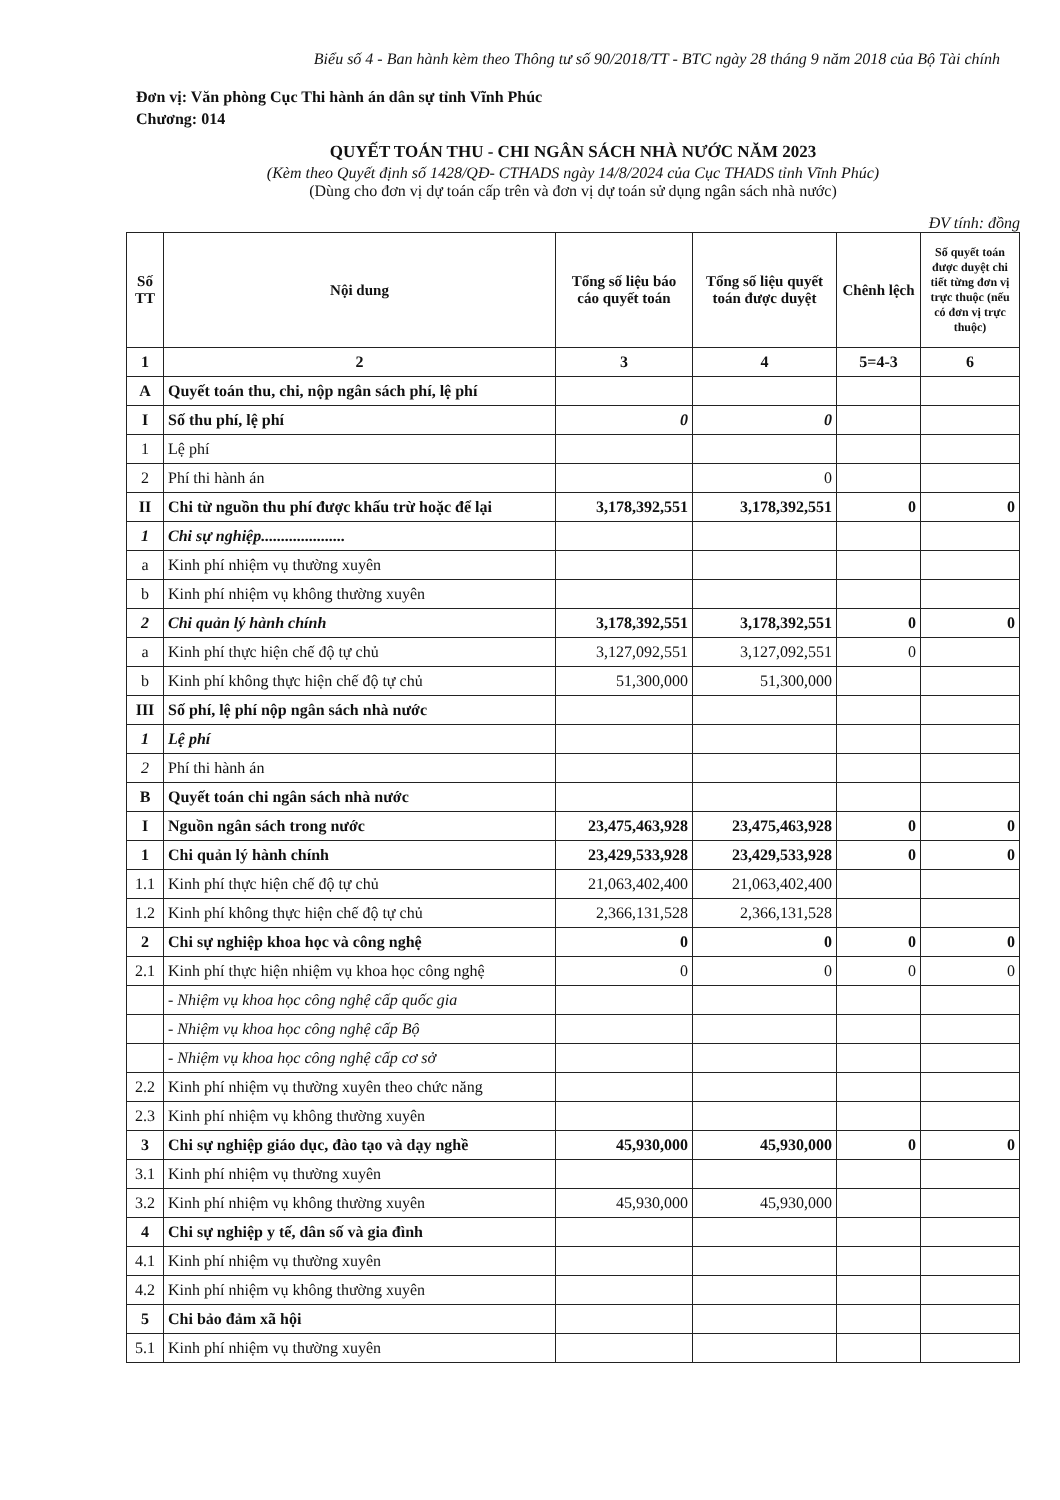Biểu số 4 - Ban hành kèm theo Thông tư số 90/2018/TT - BTC ngày 28 tháng 9 năm 2018 của Bộ Tài chính
Đơn vị: Văn phòng Cục Thi hành án dân sự tỉnh Vĩnh Phúc
Chương: 014
QUYẾT TOÁN THU - CHI NGÂN SÁCH NHÀ NƯỚC NĂM 2023
(Kèm theo Quyết định số 1428/QĐ- CTHADS ngày 14/8/2024 của Cục THADS tỉnh Vĩnh Phúc)
(Dùng cho đơn vị dự toán cấp trên và đơn vị dự toán sử dụng ngân sách nhà nước)
ĐV tính: đồng
| Số TT | Nội dung | Tổng số liệu báo cáo quyết toán | Tổng số liệu quyết toán được duyệt | Chênh lệch | Số quyết toán được duyệt chi tiết từng đơn vị trực thuộc (nếu có đơn vị trực thuộc) |
| --- | --- | --- | --- | --- | --- |
| 1 | 2 | 3 | 4 | 5=4-3 | 6 |
| A | Quyết toán thu, chi, nộp ngân sách phí, lệ phí | | | | |
| I | Số thu phí, lệ phí | 0 | 0 | | |
| 1 | Lệ phí | | | | |
| 2 | Phí thi hành án | | 0 | | |
| II | Chi từ nguồn thu phí được khấu trừ hoặc để lại | 3,178,392,551 | 3,178,392,551 | 0 | 0 |
| 1 | Chi sự nghiệp..................... | | | | |
| a | Kinh phí nhiệm vụ thường xuyên | | | | |
| b | Kinh phí nhiệm vụ không thường xuyên | | | | |
| 2 | Chi quản lý hành chính | 3,178,392,551 | 3,178,392,551 | 0 | 0 |
| a | Kinh phí thực hiện chế độ tự chủ | 3,127,092,551 | 3,127,092,551 | 0 | |
| b | Kinh phí không thực hiện chế độ tự chủ | 51,300,000 | 51,300,000 | | |
| III | Số phí, lệ phí nộp ngân sách nhà nước | | | | |
| 1 | Lệ phí | | | | |
| 2 | Phí thi hành án | | | | |
| B | Quyết toán chi ngân sách nhà nước | | | | |
| I | Nguồn ngân sách trong nước | 23,475,463,928 | 23,475,463,928 | 0 | 0 |
| 1 | Chi quản lý hành chính | 23,429,533,928 | 23,429,533,928 | 0 | 0 |
| 1.1 | Kinh phí thực hiện chế độ tự chủ | 21,063,402,400 | 21,063,402,400 | | |
| 1.2 | Kinh phí không thực hiện chế độ tự chủ | 2,366,131,528 | 2,366,131,528 | | |
| 2 | Chi sự nghiệp khoa học và công nghệ | 0 | 0 | 0 | 0 |
| 2.1 | Kinh phí thực hiện nhiệm vụ khoa học công nghệ | 0 | 0 | 0 | 0 |
| | - Nhiệm vụ khoa học công nghệ cấp quốc gia | | | | |
| | - Nhiệm vụ khoa học công nghệ cấp Bộ | | | | |
| | - Nhiệm vụ khoa học công nghệ cấp cơ sở | | | | |
| 2.2 | Kinh phí nhiệm vụ thường xuyên theo chức năng | | | | |
| 2.3 | Kinh phí nhiệm vụ không thường xuyên | | | | |
| 3 | Chi sự nghiệp giáo dục, đào tạo và dạy nghề | 45,930,000 | 45,930,000 | 0 | 0 |
| 3.1 | Kinh phí nhiệm vụ thường xuyên | | | | |
| 3.2 | Kinh phí nhiệm vụ không thường xuyên | 45,930,000 | 45,930,000 | | |
| 4 | Chi sự nghiệp y tế, dân số và gia đình | | | | |
| 4.1 | Kinh phí nhiệm vụ thường xuyên | | | | |
| 4.2 | Kinh phí nhiệm vụ không thường xuyên | | | | |
| 5 | Chi bảo đảm xã hội | | | | |
| 5.1 | Kinh phí nhiệm vụ thường xuyên | | | | |